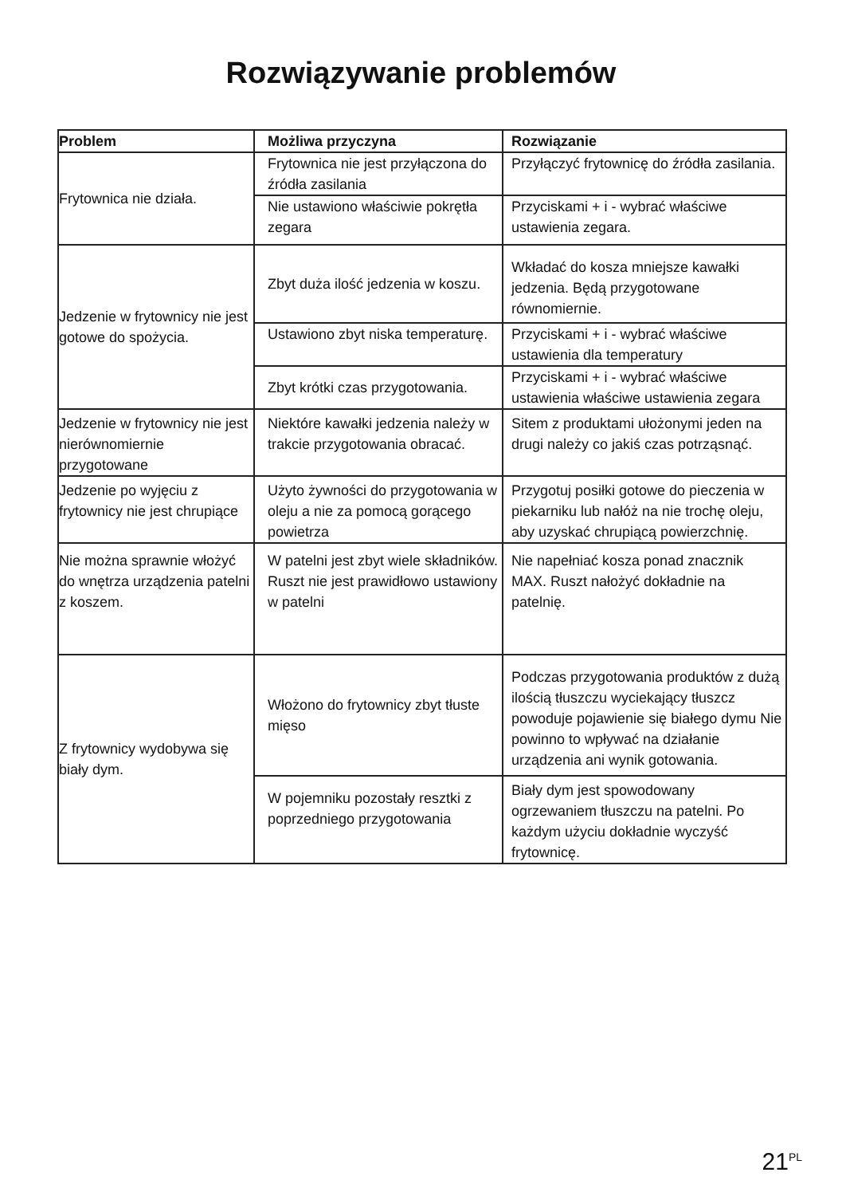Rozwiązywanie problemów
| Problem | Możliwa przyczyna | Rozwiązanie |
| --- | --- | --- |
| Frytownica nie działa. | Frytownica nie jest przyłączona do źródła zasilania | Przyłączyć frytownicę do źródła zasilania. |
| | Nie ustawiono właściwie pokrętła zegara | Przyciskami + i - wybrać właściwe ustawienia zegara. |
| Jedzenie w frytownicy nie jest gotowe do spożycia. | Zbyt duża ilość jedzenia w koszu. | Wkładać do kosza mniejsze kawałki jedzenia. Będą przygotowane równomiernie. |
| | Ustawiono zbyt niska temperaturę. | Przyciskami + i - wybrać właściwe ustawienia dla temperatury |
| | Zbyt krótki czas przygotowania. | Przyciskami + i - wybrać właściwe ustawienia właściwe ustawienia zegara |
| Jedzenie w frytownicy nie jest nierównomiernie przygotowane | Niektóre kawałki jedzenia należy w trakcie przygotowania obracać. | Sitem z produktami ułożonymi jeden na drugi należy co jakiś czas potrząsnąć. |
| Jedzenie po wyjęciu z frytownicy nie jest chrupiące | Użyto żywności do przygotowania w oleju a nie za pomocą gorącego powietrza | Przygotuj posiłki gotowe do pieczenia w piekarniku lub nałóż na nie trochę oleju, aby uzyskać chrupiącą powierzchnię. |
| Nie można sprawnie włożyć do wnętrza urządzenia patelni z koszem. | W patelni jest zbyt wiele składników. Ruszt nie jest prawidłowo ustawiony w patelni | Nie napełniać kosza ponad znacznik MAX. Ruszt nałożyć dokładnie na patelnię. |
| Z frytownicy wydobywa się biały dym. | Włożono do frytownicy zbyt tłuste mięso | Podczas przygotowania produktów z dużą ilością tłuszczu wyciekający tłuszcz powoduje pojawienie się białego dymu Nie powinno to wpływać na działanie urządzenia ani wynik gotowania. |
| | W pojemniku pozostały resztki z poprzedniego przygotowania | Biały dym jest spowodowany ogrzewaniem tłuszczu na patelni. Po każdym użyciu dokładnie wyczyść frytownicę. |
21<sup>PL</sup>